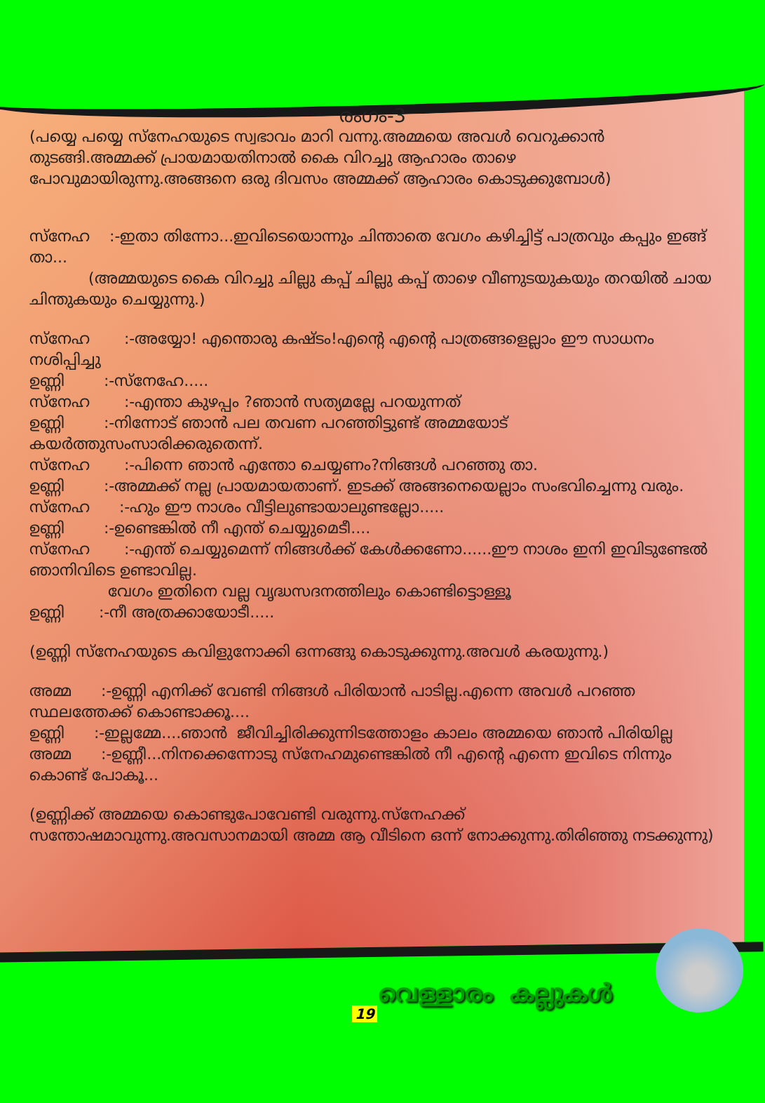രംഗം-3
(പയ്യെ പയ്യെ സ്നേഹയുടെ സ്വഭാവം മാറി വന്നു.അമ്മയെ അവൾ വെറുക്കാൻ തുടങ്ങി.അമ്മക്ക് പ്രായമായതിനാൽ കൈ വിറച്ചു ആഹാരം താഴെ പോവുമായിരുന്നു.അങ്ങനെ ഒരു ദിവസം അമ്മക്ക് ആഹാരം കൊടുക്കുമ്പോൾ)
സ്നേഹ :-ഇതാ തിന്നോ...ഇവിടെയൊന്നും ചിന്താതെ വേഗം കഴിച്ചിട്ട് പാത്രവും കപ്പും ഇങ്ങ് താ...
(അമ്മയുടെ കൈ വിറച്ചു ചില്ലു കപ്പ് ചില്ലു കപ്പ് താഴെ വീണുടയുകയും തറയിൽ ചായ ചിന്തുകയും ചെയ്യുന്നു.)
സ്നേഹ :-അയ്യോ! എന്തൊരു കഷ്ടം!എന്റെ എന്റെ പാത്രങ്ങളെല്ലാം ഈ സാധനം നശിപ്പിച്ചു
ഉണ്ണി :-സ്നേഹേ.....
സ്നേഹ :-എന്താ കുഴപ്പം ?ഞാൻ സത്യമല്ലേ പറയുന്നത്
ഉണ്ണി :-നിന്നോട് ഞാൻ പല തവണ പറഞ്ഞിട്ടുണ്ട് അമ്മയോട് കയർത്തുസംസാരിക്കരുതെന്ന്.
സ്നേഹ :-പിന്നെ ഞാൻ എന്തോ ചെയ്യണം?നിങ്ങൾ പറഞ്ഞു താ.
ഉണ്ണി :-അമ്മക്ക് നല്ല പ്രായമായതാണ്. ഇടക്ക് അങ്ങനെയെല്ലാം സംഭവിച്ചെന്നു വരും.
സ്നേഹ :-ഹും ഈ നാശം വീട്ടിലുണ്ടായാലുണ്ടല്ലോ.....
ഉണ്ണി :-ഉണ്ടെങ്കിൽ നീ എന്ത് ചെയ്യുമെടീ....
സ്നേഹ :-എന്ത് ചെയ്യുമെന്ന് നിങ്ങൾക്ക് കേൾക്കണോ......ഈ നാശം ഇനി ഇവിടുണ്ടേൽ ഞാനിവിടെ ഉണ്ടാവില്ല.
വേഗം ഇതിനെ വല്ല വൃദ്ധസദനത്തിലും കൊണ്ടിട്ടൊള്ളൂ
ഉണ്ണി :-നീ അത്രക്കായോടീ.....
(ഉണ്ണി സ്നേഹയുടെ കവിളുനോക്കി ഒന്നങ്ങു കൊടുക്കുന്നു.അവൾ കരയുന്നു.)
അമ്മ :-ഉണ്ണി എനിക്ക് വേണ്ടി നിങ്ങൾ പിരിയാൻ പാടില്ല.എന്നെ അവൾ പറഞ്ഞ സ്ഥലത്തേക്ക് കൊണ്ടാക്കൂ....
ഉണ്ണി :-ഇല്ലമ്മേ....ഞാൻ ജീവിച്ചിരിക്കുന്നിടത്തോളം കാലം അമ്മയെ ഞാൻ പിരിയില്ല
അമ്മ :-ഉണ്ണീ...നിനക്കെന്നോടു സ്നേഹമുണ്ടെങ്കിൽ നീ എന്റെ എന്നെ ഇവിടെ നിന്നും കൊണ്ട് പോകൂ...
(ഉണ്ണിക്ക് അമ്മയെ കൊണ്ടുപോവേണ്ടി വരുന്നു.സ്നേഹക്ക് സന്തോഷമാവുന്നു.അവസാനമായി അമ്മ ആ വീടിനെ ഒന്ന് നോക്കുന്നു.തിരിഞ്ഞു നടക്കുന്നു)
വെള്ളാരം കല്ലുകൾ
19